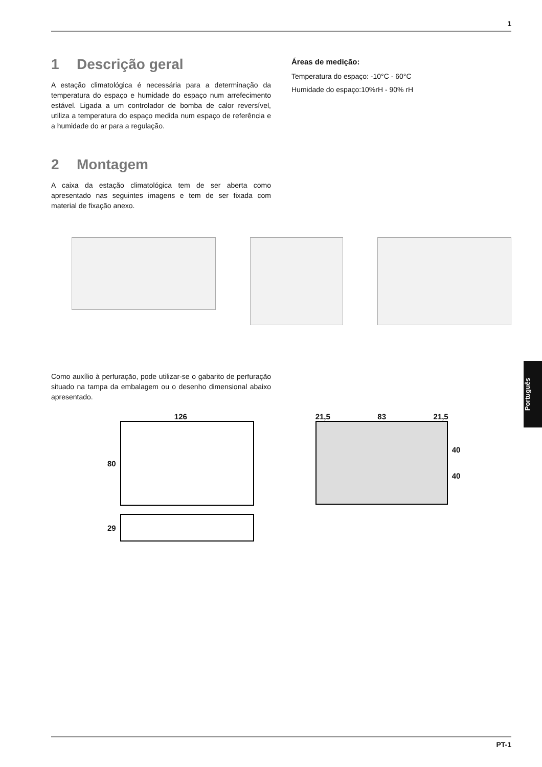1
1 Descrição geral
A estação climatológica é necessária para a determinação da temperatura do espaço e humidade do espaço num arrefecimento estável. Ligada a um controlador de bomba de calor reversível, utiliza a temperatura do espaço medida num espaço de referência e a humidade do ar para a regulação.
2 Montagem
A caixa da estação climatológica tem de ser aberta como apresentado nas seguintes imagens e tem de ser fixada com material de fixação anexo.
Áreas de medição:
Temperatura do espaço: -10°C - 60°C
Humidade do espaço:10%rH - 90% rH
Como auxílio à perfuração, pode utilizar-se o gabarito de perfuração situado na tampa da embalagem ou o desenho dimensional abaixo apresentado.
126
80
29
21,5 83 21,5
40
40
Português
PT-1